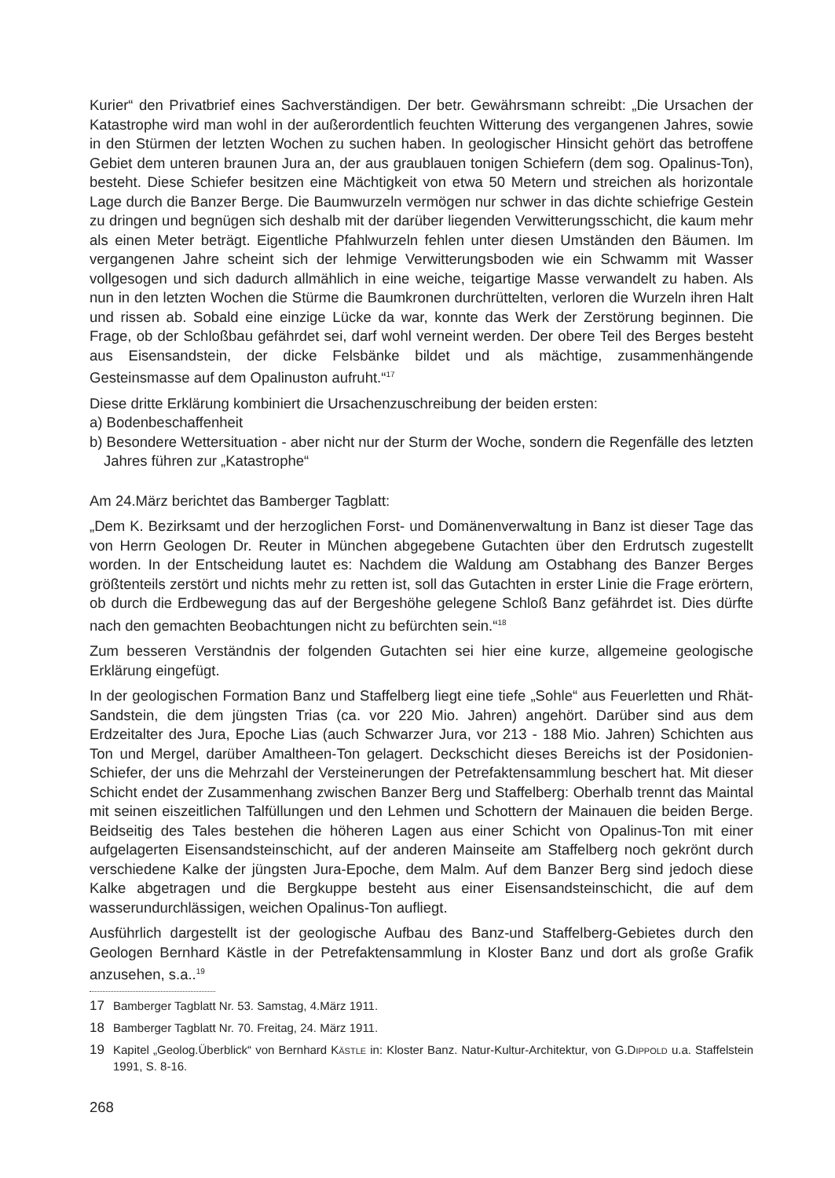Kurier“ den Privatbrief eines Sachverständigen. Der betr. Gewährsmann schreibt: „Die Ursachen der Katastrophe wird man wohl in der außerordentlich feuchten Witterung des vergangenen Jahres, sowie in den Stürmen der letzten Wochen zu suchen haben. In geologischer Hinsicht gehört das betroffene Gebiet dem unteren braunen Jura an, der aus graublauen tonigen Schiefern (dem sog. Opalinus-Ton), besteht. Diese Schiefer besitzen eine Mächtigkeit von etwa 50 Metern und streichen als horizontale Lage durch die Banzer Berge. Die Baumwurzeln vermögen nur schwer in das dichte schiefrige Gestein zu dringen und begnügen sich deshalb mit der darüber liegenden Verwitterungsschicht, die kaum mehr als einen Meter beträgt. Eigentliche Pfahlwurzeln fehlen unter diesen Umständen den Bäumen. Im vergangenen Jahre scheint sich der lehmige Verwitterungsboden wie ein Schwamm mit Wasser vollgesogen und sich dadurch allmählich in eine weiche, teigartige Masse verwandelt zu haben. Als nun in den letzten Wochen die Stürme die Baumkronen durchrüttelten, verloren die Wurzeln ihren Halt und rissen ab. Sobald eine einzige Lücke da war, konnte das Werk der Zerstörung beginnen. Die Frage, ob der Schloßbau gefährdet sei, darf wohl verneint werden. Der obere Teil des Berges besteht aus Eisensandstein, der dicke Felsbänke bildet und als mächtige, zusammenhängende Gesteinsmasse auf dem Opalinuston aufruht.“<sup>17</sup>
Diese dritte Erklärung kombiniert die Ursachenzuschreibung der beiden ersten:
a) Bodenbeschaffenheit
b) Besondere Wettersituation - aber nicht nur der Sturm der Woche, sondern die Regenfälle des letzten Jahres führen zur „Katastrophe“
Am 24.März berichtet das Bamberger Tagblatt:
„Dem K. Bezirksamt und der herzoglichen Forst- und Domänenverwaltung in Banz ist dieser Tage das von Herrn Geologen Dr. Reuter in München abgegebene Gutachten über den Erdrutsch zugestellt worden. In der Entscheidung lautet es: Nachdem die Waldung am Ostabhang des Banzer Berges größtenteils zerstört und nichts mehr zu retten ist, soll das Gutachten in erster Linie die Frage erörtern, ob durch die Erdbewegung das auf der Bergeshöhe gelegene Schloß Banz gefährdet ist. Dies dürfte nach den gemachten Beobachtungen nicht zu befürchten sein.“<sup>18</sup>
Zum besseren Verständnis der folgenden Gutachten sei hier eine kurze, allgemeine geologische Erklärung eingefügt.
In der geologischen Formation Banz und Staffelberg liegt eine tiefe „Sohle“ aus Feuerletten und Rhät-Sandstein, die dem jüngsten Trias (ca. vor 220 Mio. Jahren) angehört. Darüber sind aus dem Erdzeitalter des Jura, Epoche Lias (auch Schwarzer Jura, vor 213 - 188 Mio. Jahren) Schichten aus Ton und Mergel, darüber Amaltheen-Ton gelagert. Deckschicht dieses Bereichs ist der Posidonien-Schiefer, der uns die Mehrzahl der Versteinerungen der Petrefaktensammlung beschert hat. Mit dieser Schicht endet der Zusammenhang zwischen Banzer Berg und Staffelberg: Oberhalb trennt das Maintal mit seinen eiszeitlichen Talfüllungen und den Lehmen und Schottern der Mainauen die beiden Berge. Beidseitig des Tales bestehen die höheren Lagen aus einer Schicht von Opalinus-Ton mit einer aufgelagerten Eisensandsteinschicht, auf der anderen Mainseite am Staffelberg noch gekrönt durch verschiedene Kalke der jüngsten Jura-Epoche, dem Malm. Auf dem Banzer Berg sind jedoch diese Kalke abgetragen und die Bergkuppe besteht aus einer Eisensandsteinschicht, die auf dem wasserundurchlässigen, weichen Opalinus-Ton aufliegt.
Ausführlich dargestellt ist der geologische Aufbau des Banz-und Staffelberg-Gebietes durch den Geologen Bernhard Kästle in der Petrefaktensammlung in Kloster Banz und dort als große Grafik anzusehen, s.a..<sup>19</sup>
17 Bamberger Tagblatt Nr. 53. Samstag, 4.März 1911.
18 Bamberger Tagblatt Nr. 70. Freitag, 24. März 1911.
19 Kapitel „Geolog.Überblick“ von Bernhard KÄSTLE in: Kloster Banz. Natur-Kultur-Architektur, von G.DIPPOLD u.a. Staffelstein 1991, S. 8-16.
268